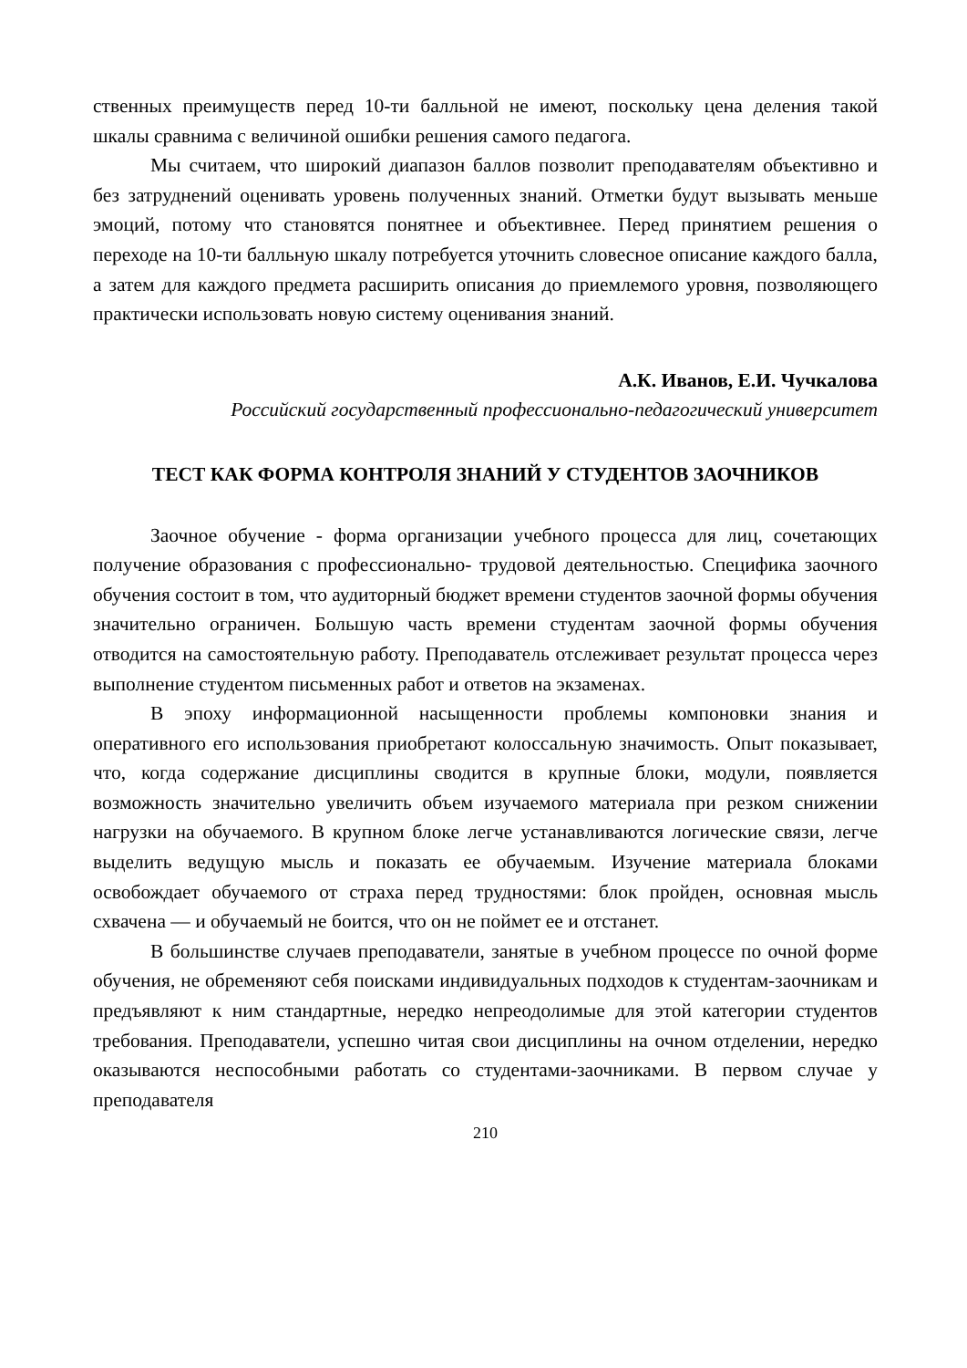ственных преимуществ перед 10-ти балльной не имеют, поскольку цена деления такой шкалы сравнима с величиной ошибки решения самого педагога.
Мы считаем, что широкий диапазон баллов позволит преподавателям объективно и без затруднений оценивать уровень полученных знаний. Отметки будут вызывать меньше эмоций, потому что становятся понятнее и объективнее. Перед принятием решения о переходе на 10-ти балльную шкалу потребуется уточнить словесное описание каждого балла, а затем для каждого предмета расширить описания до приемлемого уровня, позволяющего практически использовать новую систему оценивания знаний.
А.К. Иванов, Е.И. Чучкалова
Российский государственный профессионально-педагогический университет
ТЕСТ КАК ФОРМА КОНТРОЛЯ ЗНАНИЙ У СТУДЕНТОВ ЗАОЧНИКОВ
Заочное обучение - форма организации учебного процесса для лиц, сочетающих получение образования с профессионально- трудовой деятельностью. Специфика заочного обучения состоит в том, что аудиторный бюджет времени студентов заочной формы обучения значительно ограничен. Большую часть времени студентам заочной формы обучения отводится на самостоятельную работу. Преподаватель отслеживает результат процесса через выполнение студентом письменных работ и ответов на экзаменах.
В эпоху информационной насыщенности проблемы компоновки знания и оперативного его использования приобретают колоссальную значимость. Опыт показывает, что, когда содержание дисциплины сводится в крупные блоки, модули, появляется возможность значительно увеличить объем изучаемого материала при резком снижении нагрузки на обучаемого. В крупном блоке легче устанавливаются логические связи, легче выделить ведущую мысль и показать ее обучаемым. Изучение материала блоками освобождает обучаемого от страха перед трудностями: блок пройден, основная мысль схвачена — и обучаемый не боится, что он не поймет ее и отстанет.
В большинстве случаев преподаватели, занятые в учебном процессе по очной форме обучения, не обременяют себя поисками индивидуальных подходов к студентам-заочникам и предъявляют к ним стандартные, нередко непреодолимые для этой категории студентов требования. Преподаватели, успешно читая свои дисциплины на очном отделении, нередко оказываются неспособными работать со студентами-заочниками. В первом случае у преподавателя
210